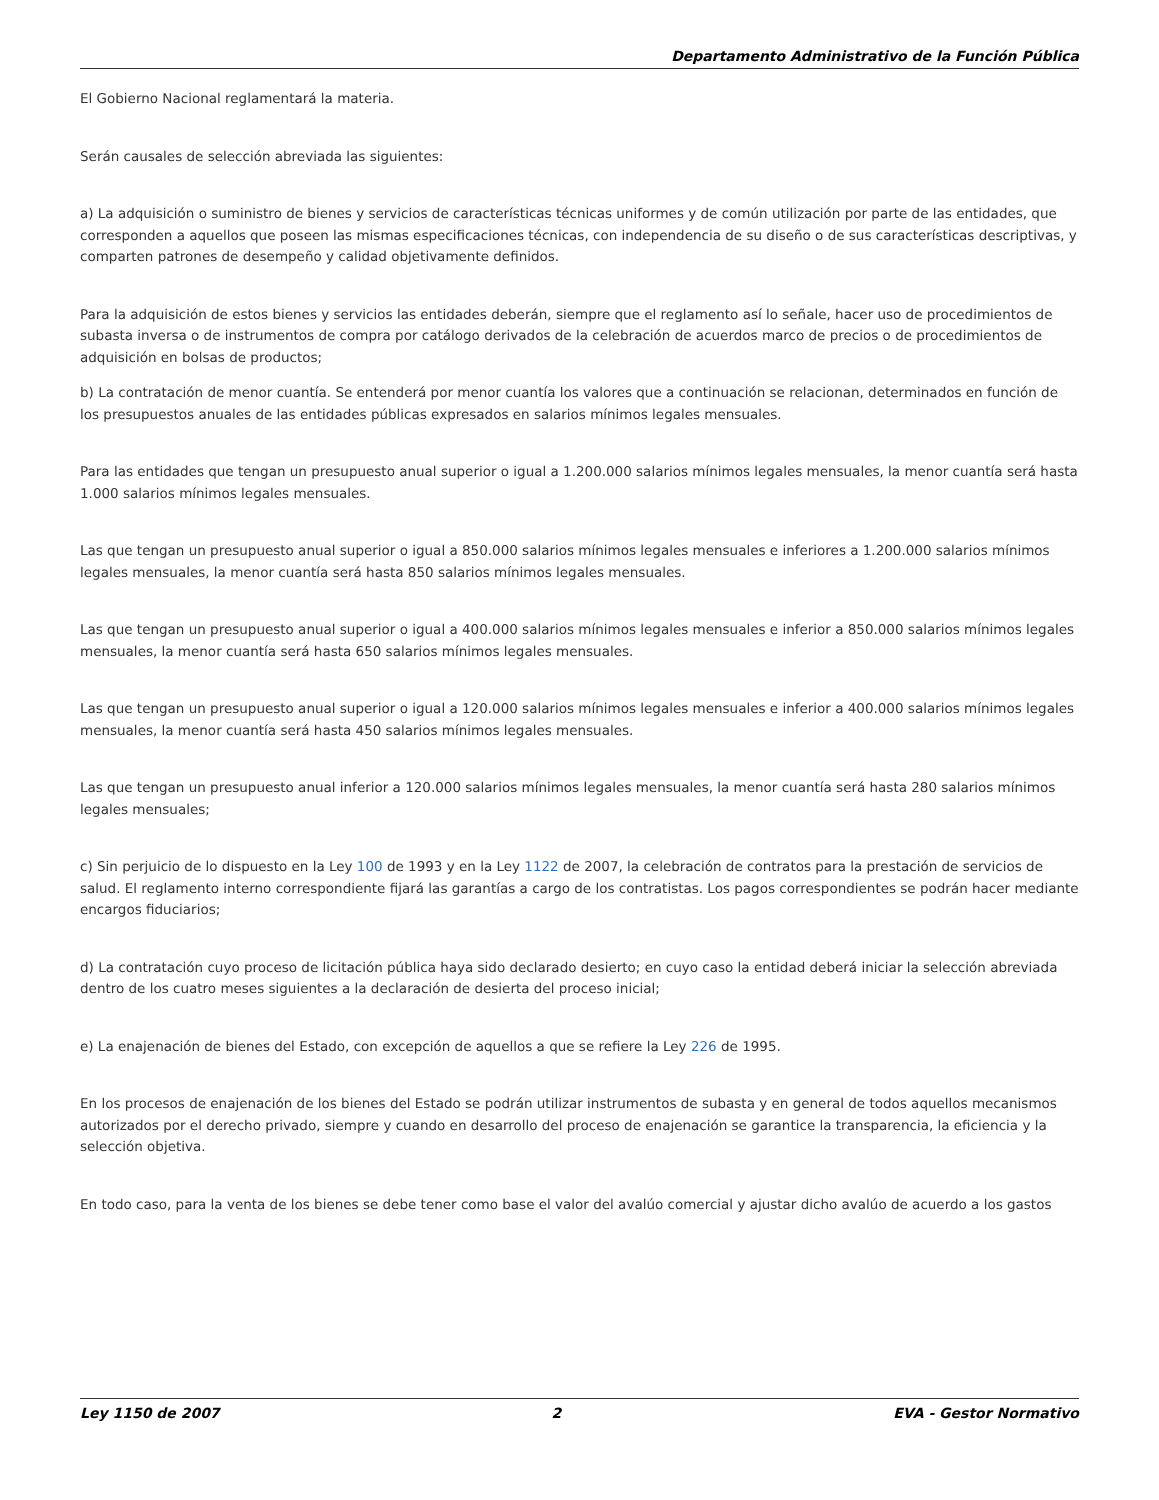Departamento Administrativo de la Función Pública
El Gobierno Nacional reglamentará la materia.
Serán causales de selección abreviada las siguientes:
a) La adquisición o suministro de bienes y servicios de características técnicas uniformes y de común utilización por parte de las entidades, que corresponden a aquellos que poseen las mismas especificaciones técnicas, con independencia de su diseño o de sus características descriptivas, y comparten patrones de desempeño y calidad objetivamente definidos.
Para la adquisición de estos bienes y servicios las entidades deberán, siempre que el reglamento así lo señale, hacer uso de procedimientos de subasta inversa o de instrumentos de compra por catálogo derivados de la celebración de acuerdos marco de precios o de procedimientos de adquisición en bolsas de productos;
b) La contratación de menor cuantía. Se entenderá por menor cuantía los valores que a continuación se relacionan, determinados en función de los presupuestos anuales de las entidades públicas expresados en salarios mínimos legales mensuales.
Para las entidades que tengan un presupuesto anual superior o igual a 1.200.000 salarios mínimos legales mensuales, la menor cuantía será hasta 1.000 salarios mínimos legales mensuales.
Las que tengan un presupuesto anual superior o igual a 850.000 salarios mínimos legales mensuales e inferiores a 1.200.000 salarios mínimos legales mensuales, la menor cuantía será hasta 850 salarios mínimos legales mensuales.
Las que tengan un presupuesto anual superior o igual a 400.000 salarios mínimos legales mensuales e inferior a 850.000 salarios mínimos legales mensuales, la menor cuantía será hasta 650 salarios mínimos legales mensuales.
Las que tengan un presupuesto anual superior o igual a 120.000 salarios mínimos legales mensuales e inferior a 400.000 salarios mínimos legales mensuales, la menor cuantía será hasta 450 salarios mínimos legales mensuales.
Las que tengan un presupuesto anual inferior a 120.000 salarios mínimos legales mensuales, la menor cuantía será hasta 280 salarios mínimos legales mensuales;
c) Sin perjuicio de lo dispuesto en la Ley 100 de 1993 y en la Ley 1122 de 2007, la celebración de contratos para la prestación de servicios de salud. El reglamento interno correspondiente fijará las garantías a cargo de los contratistas. Los pagos correspondientes se podrán hacer mediante encargos fiduciarios;
d) La contratación cuyo proceso de licitación pública haya sido declarado desierto; en cuyo caso la entidad deberá iniciar la selección abreviada dentro de los cuatro meses siguientes a la declaración de desierta del proceso inicial;
e) La enajenación de bienes del Estado, con excepción de aquellos a que se refiere la Ley 226 de 1995.
En los procesos de enajenación de los bienes del Estado se podrán utilizar instrumentos de subasta y en general de todos aquellos mecanismos autorizados por el derecho privado, siempre y cuando en desarrollo del proceso de enajenación se garantice la transparencia, la eficiencia y la selección objetiva.
En todo caso, para la venta de los bienes se debe tener como base el valor del avalúo comercial y ajustar dicho avalúo de acuerdo a los gastos
Ley 1150 de 2007 2 EVA - Gestor Normativo